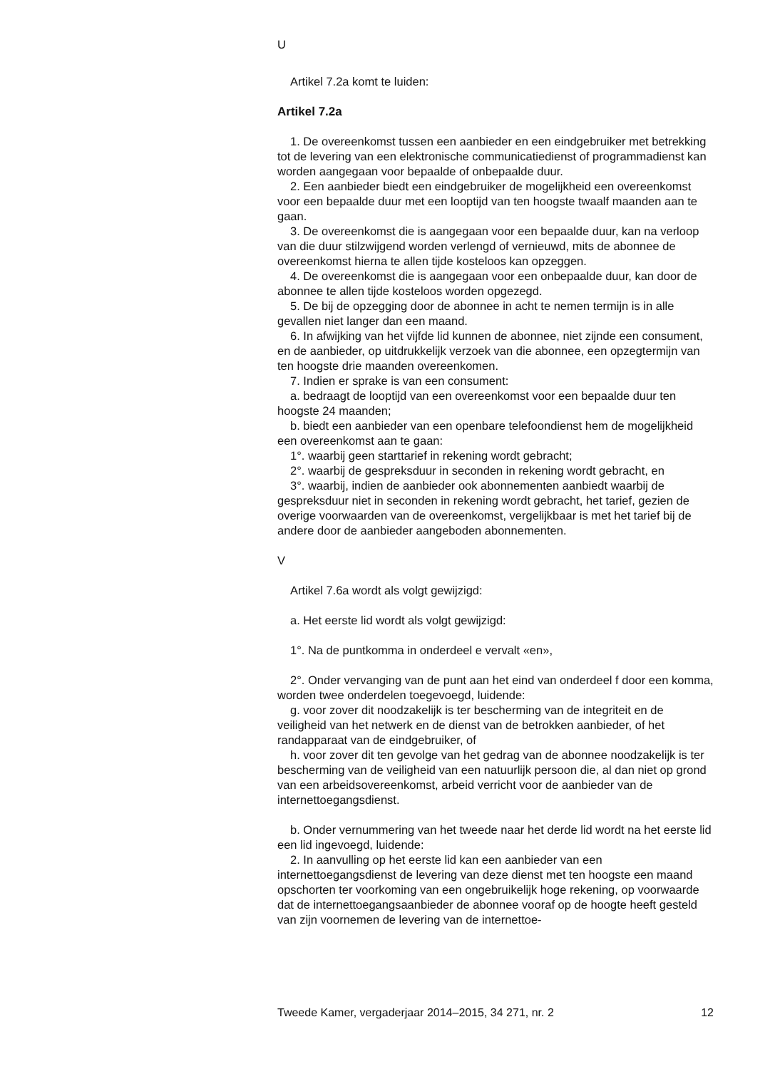U
Artikel 7.2a komt te luiden:
Artikel 7.2a
1. De overeenkomst tussen een aanbieder en een eindgebruiker met betrekking tot de levering van een elektronische communicatiedienst of programmadienst kan worden aangegaan voor bepaalde of onbepaalde duur.
2. Een aanbieder biedt een eindgebruiker de mogelijkheid een overeenkomst voor een bepaalde duur met een looptijd van ten hoogste twaalf maanden aan te gaan.
3. De overeenkomst die is aangegaan voor een bepaalde duur, kan na verloop van die duur stilzwijgend worden verlengd of vernieuwd, mits de abonnee de overeenkomst hierna te allen tijde kosteloos kan opzeggen.
4. De overeenkomst die is aangegaan voor een onbepaalde duur, kan door de abonnee te allen tijde kosteloos worden opgezegd.
5. De bij de opzegging door de abonnee in acht te nemen termijn is in alle gevallen niet langer dan een maand.
6. In afwijking van het vijfde lid kunnen de abonnee, niet zijnde een consument, en de aanbieder, op uitdrukkelijk verzoek van die abonnee, een opzegtermijn van ten hoogste drie maanden overeenkomen.
7. Indien er sprake is van een consument:
a. bedraagt de looptijd van een overeenkomst voor een bepaalde duur ten hoogste 24 maanden;
b. biedt een aanbieder van een openbare telefoondienst hem de mogelijkheid een overeenkomst aan te gaan:
1°. waarbij geen starttarief in rekening wordt gebracht;
2°. waarbij de gespreksduur in seconden in rekening wordt gebracht, en
3°. waarbij, indien de aanbieder ook abonnementen aanbiedt waarbij de gespreksduur niet in seconden in rekening wordt gebracht, het tarief, gezien de overige voorwaarden van de overeenkomst, vergelijkbaar is met het tarief bij de andere door de aanbieder aangeboden abonnementen.
V
Artikel 7.6a wordt als volgt gewijzigd:
a. Het eerste lid wordt als volgt gewijzigd:
1°. Na de puntkomma in onderdeel e vervalt «en»,
2°. Onder vervanging van de punt aan het eind van onderdeel f door een komma, worden twee onderdelen toegevoegd, luidende:
g. voor zover dit noodzakelijk is ter bescherming van de integriteit en de veiligheid van het netwerk en de dienst van de betrokken aanbieder, of het randapparaat van de eindgebruiker, of
h. voor zover dit ten gevolge van het gedrag van de abonnee noodzakelijk is ter bescherming van de veiligheid van een natuurlijk persoon die, al dan niet op grond van een arbeidsovereenkomst, arbeid verricht voor de aanbieder van de internettoegangsdienst.
b. Onder vernummering van het tweede naar het derde lid wordt na het eerste lid een lid ingevoegd, luidende:
2. In aanvulling op het eerste lid kan een aanbieder van een internettoegangsdienst de levering van deze dienst met ten hoogste een maand opschorten ter voorkoming van een ongebruikelijk hoge rekening, op voorwaarde dat de internettoegangsaanbieder de abonnee vooraf op de hoogte heeft gesteld van zijn voornemen de levering van de internettoe-
Tweede Kamer, vergaderjaar 2014–2015, 34 271, nr. 2 12